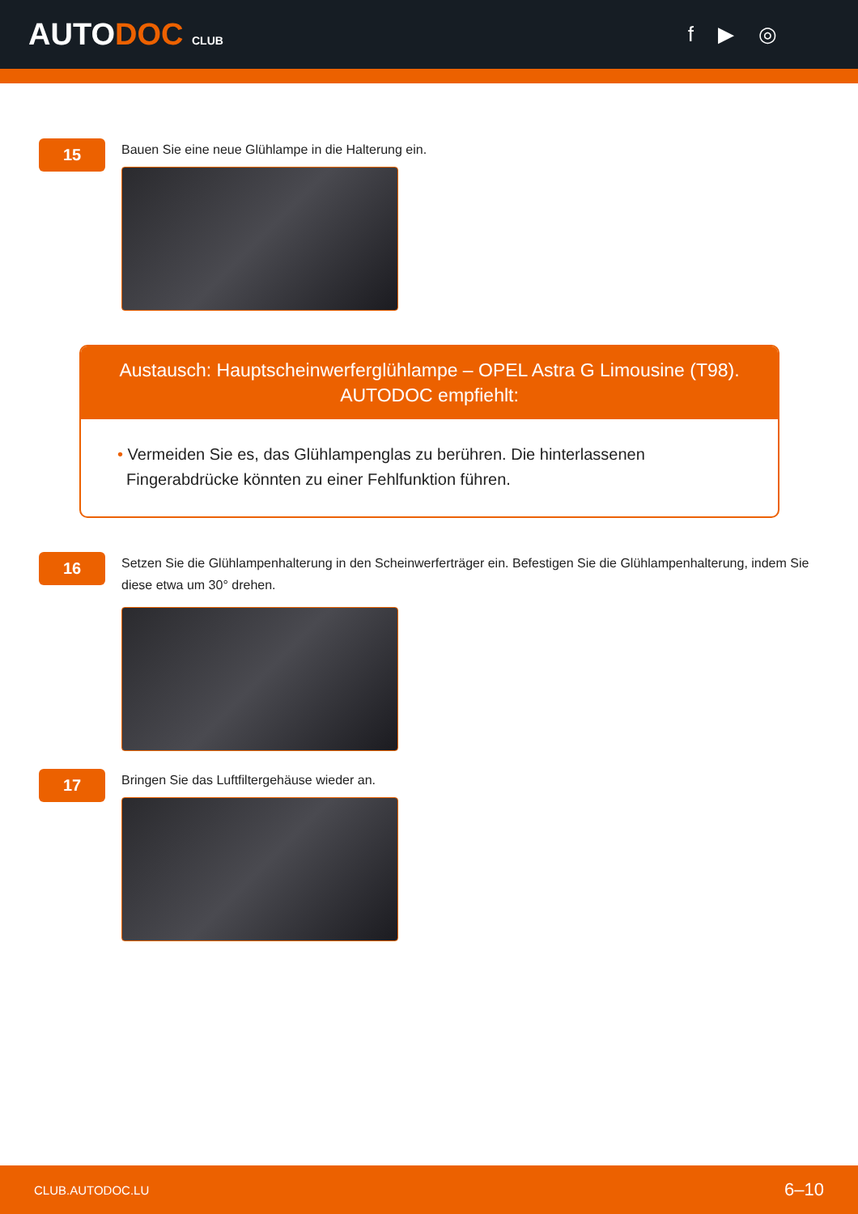AUTODOC CLUB
f ▶ ◎
15
Bauen Sie eine neue Glühlampe in die Halterung ein.
Austausch: Hauptscheinwerferglühlampe – OPEL Astra G Limousine (T98).
AUTODOC empfiehlt:
• Vermeiden Sie es, das Glühlampenglas zu berühren. Die hinterlassenen
Fingerabdrücke könnten zu einer Fehlfunktion führen.
16
Setzen Sie die Glühlampenhalterung in den Scheinwerferträger ein. Befestigen Sie die Glühlampenhalterung, indem Sie diese etwa um 30° drehen.
17
Bringen Sie das Luftfiltergehäuse wieder an.
CLUB.AUTODOC.LU 6–10